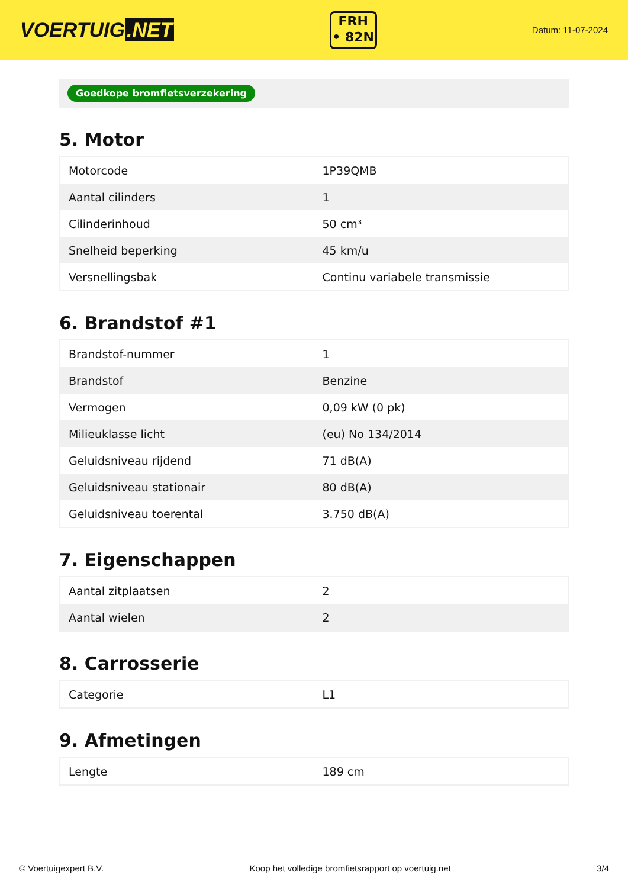VOERTUIG.NET
FRH
• 82N
Datum: 11-07-2024
Goedkope bromfietsverzekering
5. Motor
| Motorcode | 1P39QMB |
| Aantal cilinders | 1 |
| Cilinderinhoud | 50 cm³ |
| Snelheid beperking | 45 km/u |
| Versnellingsbak | Continu variabele transmissie |
6. Brandstof #1
| Brandstof-nummer | 1 |
| Brandstof | Benzine |
| Vermogen | 0,09 kW (0 pk) |
| Milieuklasse licht | (eu) No 134/2014 |
| Geluidsniveau rijdend | 71 dB(A) |
| Geluidsniveau stationair | 80 dB(A) |
| Geluidsniveau toerental | 3.750 dB(A) |
7. Eigenschappen
| Aantal zitplaatsen | 2 |
| Aantal wielen | 2 |
8. Carrosserie
| Categorie | L1 |
9. Afmetingen
| Lengte | 189 cm |
© Voertuigexpert B.V. Koop het volledige bromfietsrapport op voertuig.net 3/4